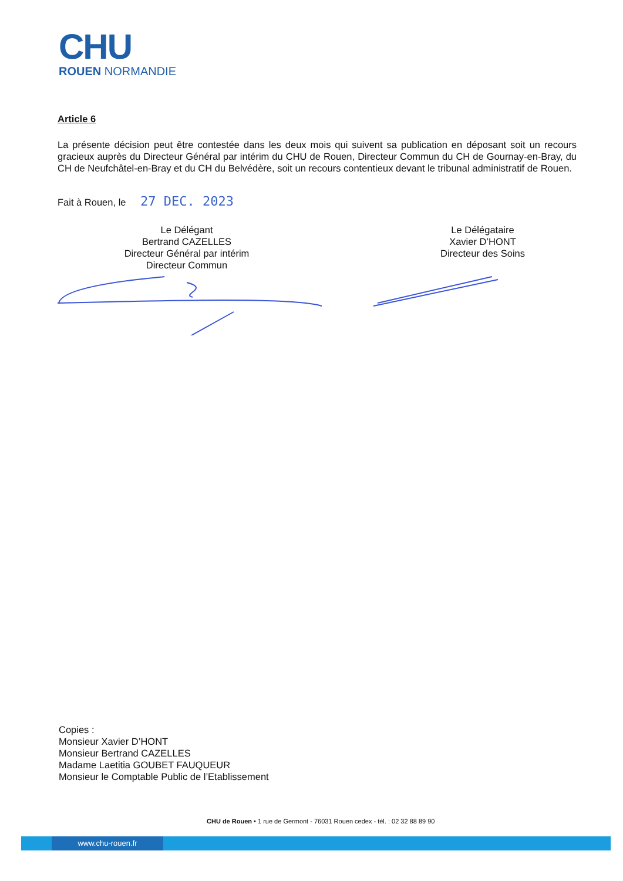CHU
ROUEN NORMANDIE
Article 6
La présente décision peut être contestée dans les deux mois qui suivent sa publication en déposant soit un recours gracieux auprès du Directeur Général par intérim du CHU de Rouen, Directeur Commun du CH de Gournay-en-Bray, du CH de Neufchâtel-en-Bray et du CH du Belvédère, soit un recours contentieux devant le tribunal administratif de Rouen.
Fait à Rouen, le 27 DEC. 2023
Le Délégant
Bertrand CAZELLES
Directeur Général par intérim
Directeur Commun
Le Délégataire
Xavier D’HONT
Directeur des Soins
Copies :
Monsieur Xavier D’HONT
Monsieur Bertrand CAZELLES
Madame Laetitia GOUBET FAUQUEUR
Monsieur le Comptable Public de l’Etablissement
CHU de Rouen • 1 rue de Germont - 76031 Rouen cedex - tél. : 02 32 88 89 90
www.chu-rouen.fr